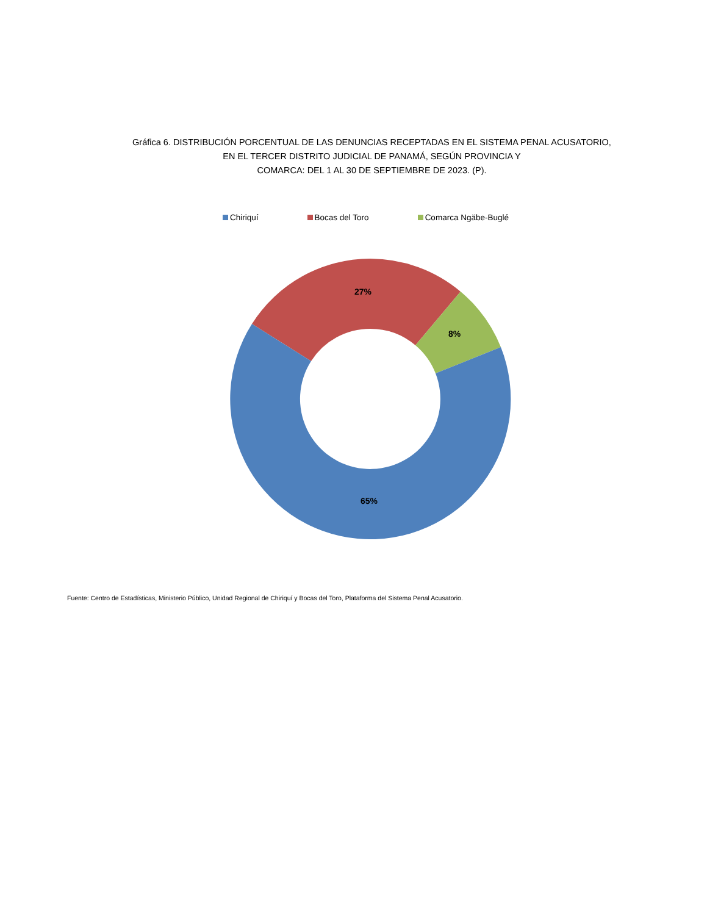Gráfica 6. DISTRIBUCIÓN PORCENTUAL DE LAS DENUNCIAS RECEPTADAS EN EL SISTEMA PENAL ACUSATORIO,
EN EL TERCER DISTRITO JUDICIAL DE PANAMÁ, SEGÚN PROVINCIA Y
COMARCA: DEL 1 AL 30 DE SEPTIEMBRE DE 2023. (P).
Chiriquí Bocas del Toro Comarca Ngäbe-Buglé
27%
8%
65%
Fuente: Centro de Estadísticas, Ministerio Público, Unidad Regional de Chiriquí y Bocas del Toro, Plataforma del Sistema Penal Acusatorio.